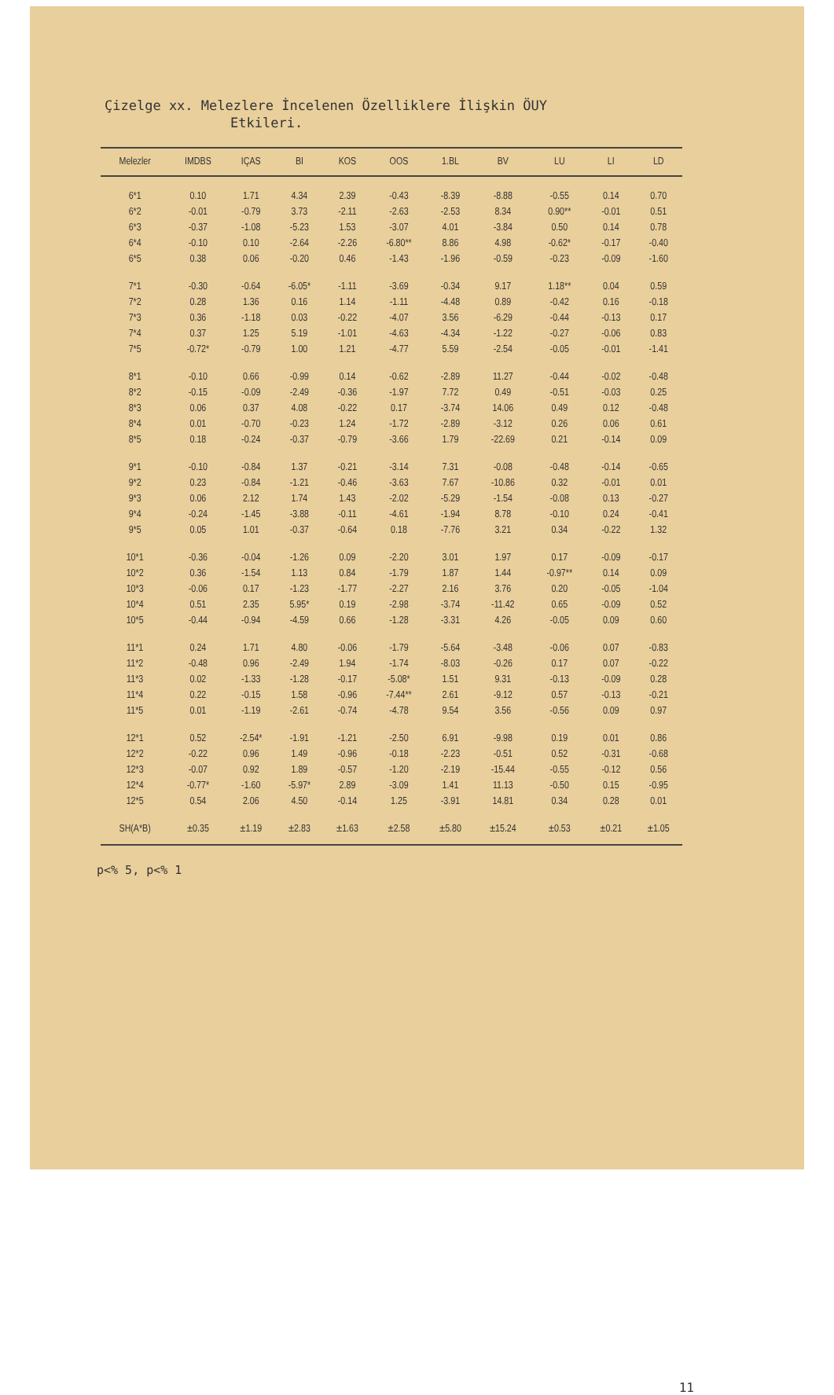Çizelge xx. Melezlere İncelenen Özelliklere İlişkin ÖUY
Etkileri.
| Melezler | IMDBS | IÇAS | BI | KOS | OOS | 1.BL | BV | LU | LI | LD |
| --- | --- | --- | --- | --- | --- | --- | --- | --- | --- | --- |
| 6*1 | 0.10 | 1.71 | 4.34 | 2.39 | -0.43 | -8.39 | -8.88 | -0.55 | 0.14 | 0.70 |
| 6*2 | -0.01 | -0.79 | 3.73 | -2.11 | -2.63 | -2.53 | 8.34 | 0.90** | -0.01 | 0.51 |
| 6*3 | -0.37 | -1.08 | -5.23 | 1.53 | -3.07 | 4.01 | -3.84 | 0.50 | 0.14 | 0.78 |
| 6*4 | -0.10 | 0.10 | -2.64 | -2.26 | -6.80** | 8.86 | 4.98 | -0.62* | -0.17 | -0.40 |
| 6*5 | 0.38 | 0.06 | -0.20 | 0.46 | -1.43 | -1.96 | -0.59 | -0.23 | -0.09 | -1.60 |
| 7*1 | -0.30 | -0.64 | -6.05* | -1.11 | -3.69 | -0.34 | 9.17 | 1.18** | 0.04 | 0.59 |
| 7*2 | 0.28 | 1.36 | 0.16 | 1.14 | -1.11 | -4.48 | 0.89 | -0.42 | 0.16 | -0.18 |
| 7*3 | 0.36 | -1.18 | 0.03 | -0.22 | -4.07 | 3.56 | -6.29 | -0.44 | -0.13 | 0.17 |
| 7*4 | 0.37 | 1.25 | 5.19 | -1.01 | -4.63 | -4.34 | -1.22 | -0.27 | -0.06 | 0.83 |
| 7*5 | -0.72* | -0.79 | 1.00 | 1.21 | -4.77 | 5.59 | -2.54 | -0.05 | -0.01 | -1.41 |
| 8*1 | -0.10 | 0.66 | -0.99 | 0.14 | -0.62 | -2.89 | 11.27 | -0.44 | -0.02 | -0.48 |
| 8*2 | -0.15 | -0.09 | -2.49 | -0.36 | -1.97 | 7.72 | 0.49 | -0.51 | -0.03 | 0.25 |
| 8*3 | 0.06 | 0.37 | 4.08 | -0.22 | 0.17 | -3.74 | 14.06 | 0.49 | 0.12 | -0.48 |
| 8*4 | 0.01 | -0.70 | -0.23 | 1.24 | -1.72 | -2.89 | -3.12 | 0.26 | 0.06 | 0.61 |
| 8*5 | 0.18 | -0.24 | -0.37 | -0.79 | -3.66 | 1.79 | -22.69 | 0.21 | -0.14 | 0.09 |
| 9*1 | -0.10 | -0.84 | 1.37 | -0.21 | -3.14 | 7.31 | -0.08 | -0.48 | -0.14 | -0.65 |
| 9*2 | 0.23 | -0.84 | -1.21 | -0.46 | -3.63 | 7.67 | -10.86 | 0.32 | -0.01 | 0.01 |
| 9*3 | 0.06 | 2.12 | 1.74 | 1.43 | -2.02 | -5.29 | -1.54 | -0.08 | 0.13 | -0.27 |
| 9*4 | -0.24 | -1.45 | -3.88 | -0.11 | -4.61 | -1.94 | 8.78 | -0.10 | 0.24 | -0.41 |
| 9*5 | 0.05 | 1.01 | -0.37 | -0.64 | 0.18 | -7.76 | 3.21 | 0.34 | -0.22 | 1.32 |
| 10*1 | -0.36 | -0.04 | -1.26 | 0.09 | -2.20 | 3.01 | 1.97 | 0.17 | -0.09 | -0.17 |
| 10*2 | 0.36 | -1.54 | 1.13 | 0.84 | -1.79 | 1.87 | 1.44 | -0.97** | 0.14 | 0.09 |
| 10*3 | -0.06 | 0.17 | -1.23 | -1.77 | -2.27 | 2.16 | 3.76 | 0.20 | -0.05 | -1.04 |
| 10*4 | 0.51 | 2.35 | 5.95* | 0.19 | -2.98 | -3.74 | -11.42 | 0.65 | -0.09 | 0.52 |
| 10*5 | -0.44 | -0.94 | -4.59 | 0.66 | -1.28 | -3.31 | 4.26 | -0.05 | 0.09 | 0.60 |
| 11*1 | 0.24 | 1.71 | 4.80 | -0.06 | -1.79 | -5.64 | -3.48 | -0.06 | 0.07 | -0.83 |
| 11*2 | -0.48 | 0.96 | -2.49 | 1.94 | -1.74 | -8.03 | -0.26 | 0.17 | 0.07 | -0.22 |
| 11*3 | 0.02 | -1.33 | -1.28 | -0.17 | -5.08* | 1.51 | 9.31 | -0.13 | -0.09 | 0.28 |
| 11*4 | 0.22 | -0.15 | 1.58 | -0.96 | -7.44** | 2.61 | -9.12 | 0.57 | -0.13 | -0.21 |
| 11*5 | 0.01 | -1.19 | -2.61 | -0.74 | -4.78 | 9.54 | 3.56 | -0.56 | 0.09 | 0.97 |
| 12*1 | 0.52 | -2.54* | -1.91 | -1.21 | -2.50 | 6.91 | -9.98 | 0.19 | 0.01 | 0.86 |
| 12*2 | -0.22 | 0.96 | 1.49 | -0.96 | -0.18 | -2.23 | -0.51 | 0.52 | -0.31 | -0.68 |
| 12*3 | -0.07 | 0.92 | 1.89 | -0.57 | -1.20 | -2.19 | -15.44 | -0.55 | -0.12 | 0.56 |
| 12*4 | -0.77* | -1.60 | -5.97* | 2.89 | -3.09 | 1.41 | 11.13 | -0.50 | 0.15 | -0.95 |
| 12*5 | 0.54 | 2.06 | 4.50 | -0.14 | 1.25 | -3.91 | 14.81 | 0.34 | 0.28 | 0.01 |
| SH(A*B) | ±0.35 | ±1.19 | ±2.83 | ±1.63 | ±2.58 | ±5.80 | ±15.24 | ±0.53 | ±0.21 | ±1.05 |
p<% 5, p<% 1
11